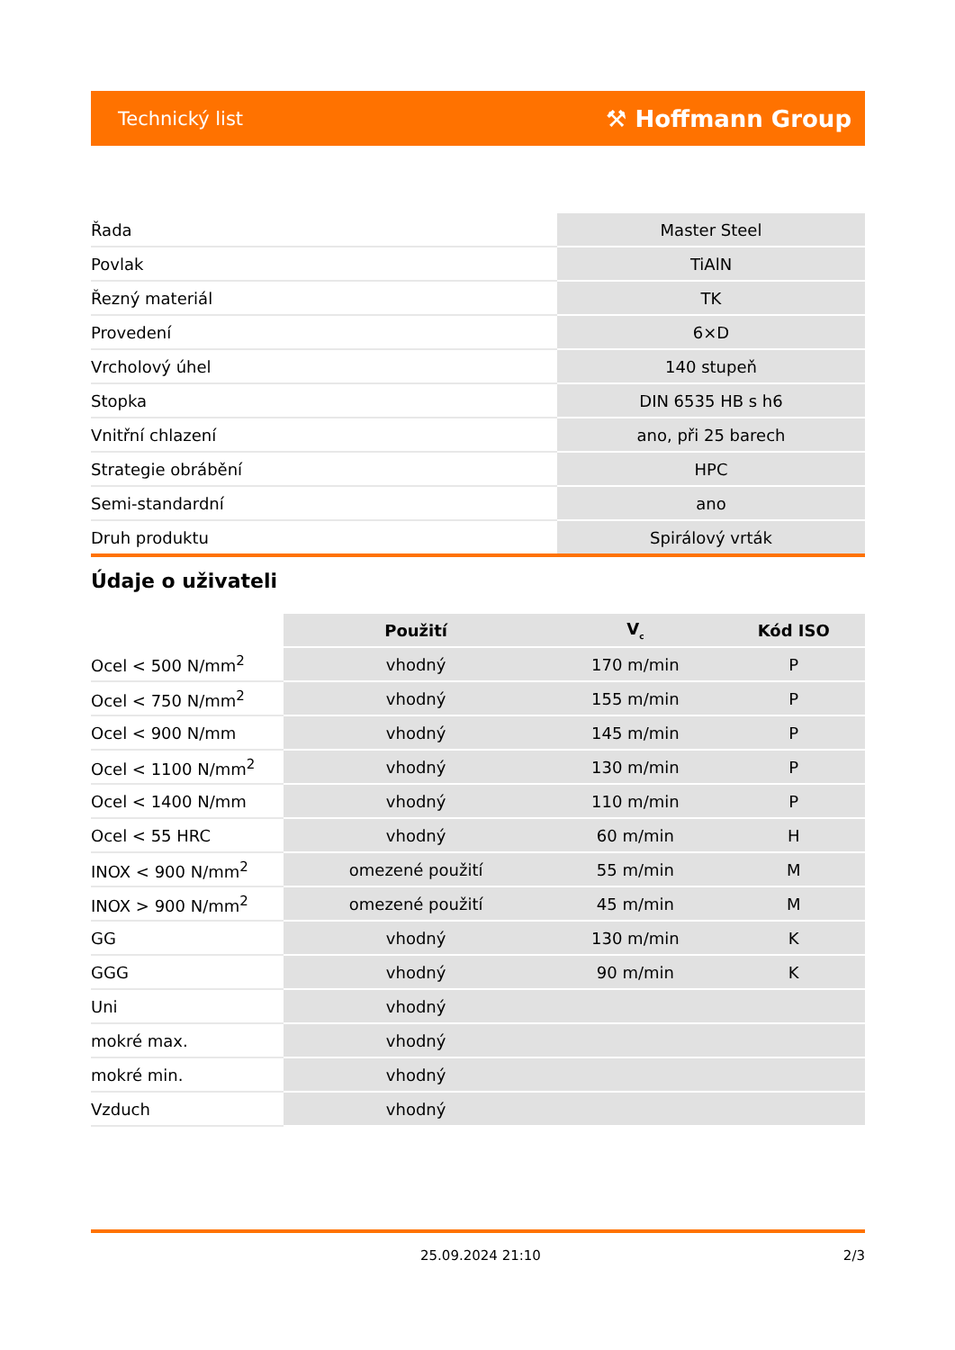Technický list ⚒ Hoffmann Group
| Řada | Master Steel |
| Povlak | TiAlN |
| Řezný materiál | TK |
| Provedení | 6×D |
| Vrcholový úhel | 140 stupeň |
| Stopka | DIN 6535 HB s h6 |
| Vnitřní chlazení | ano, při 25 barech |
| Strategie obrábění | HPC |
| Semi-standardní | ano |
| Druh produktu | Spirálový vrták |
Údaje o uživateli
| | Použití | V<sub>c</sub> | Kód ISO |
| --- | --- | --- | --- |
| Ocel < 500 N/mm<sup>2</sup> | vhodný | 170 m/min | P |
| Ocel < 750 N/mm<sup>2</sup> | vhodný | 155 m/min | P |
| Ocel < 900 N/mm | vhodný | 145 m/min | P |
| Ocel < 1100 N/mm<sup>2</sup> | vhodný | 130 m/min | P |
| Ocel < 1400 N/mm | vhodný | 110 m/min | P |
| Ocel < 55 HRC | vhodný | 60 m/min | H |
| INOX < 900 N/mm<sup>2</sup> | omezené použití | 55 m/min | M |
| INOX > 900 N/mm<sup>2</sup> | omezené použití | 45 m/min | M |
| GG | vhodný | 130 m/min | K |
| GGG | vhodný | 90 m/min | K |
| Uni | vhodný | | |
| mokré max. | vhodný | | |
| mokré min. | vhodný | | |
| Vzduch | vhodný | | |
25.09.2024 21:10 2/3